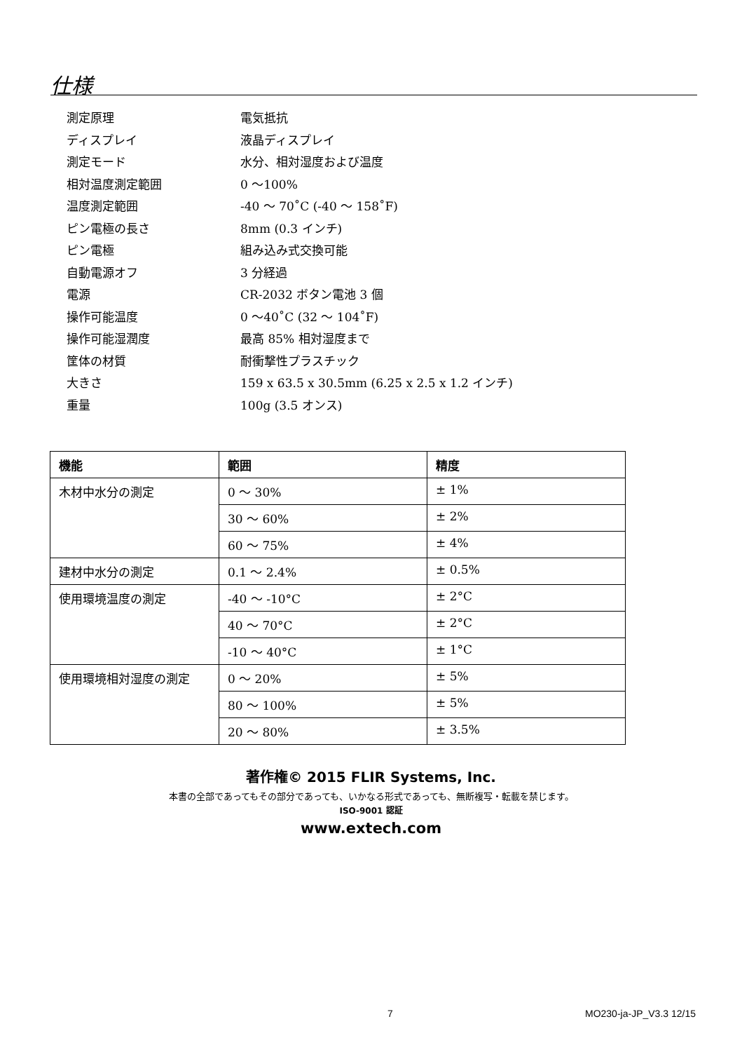仕様
| 測定原理 | 電気抵抗 |
| ディスプレイ | 液晶ディスプレイ |
| 測定モード | 水分、相対湿度および温度 |
| 相対温度測定範囲 | 0 ～100% |
| 温度測定範囲 | -40 ～ 70˚C (-40 ～ 158˚F) |
| ピン電極の長さ | 8mm (0.3 インチ) |
| ピン電極 | 組み込み式交換可能 |
| 自動電源オフ | 3 分経過 |
| 電源 | CR-2032 ボタン電池 3 個 |
| 操作可能温度 | 0 ～40˚C (32 ～ 104˚F) |
| 操作可能湿潤度 | 最高 85% 相対湿度まで |
| 筐体の材質 | 耐衝撃性プラスチック |
| 大きさ | 159 x 63.5 x 30.5mm (6.25 x 2.5 x 1.2 インチ) |
| 重量 | 100g (3.5 オンス) |
| 機能 | 範囲 | 精度 |
| --- | --- | --- |
| 木材中水分の測定 | 0 ～ 30% | ± 1% |
| | 30 ～ 60% | ± 2% |
| | 60 ～ 75% | ± 4% |
| 建材中水分の測定 | 0.1 ～ 2.4% | ± 0.5% |
| 使用環境温度の測定 | -40 ～ -10°C | ± 2°C |
| | 40 ～ 70°C | ± 2°C |
| | -10 ～ 40°C | ± 1°C |
| 使用環境相対湿度の測定 | 0 ～ 20% | ± 5% |
| | 80 ～ 100% | ± 5% |
| | 20 ～ 80% | ± 3.5% |
著作権© 2015 FLIR Systems, Inc.
本書の全部であってもその部分であっても、いかなる形式であっても、無断複写・転載を禁じます。
ISO-9001 認証
www.extech.com
7 MO230-ja-JP_V3.3 12/15